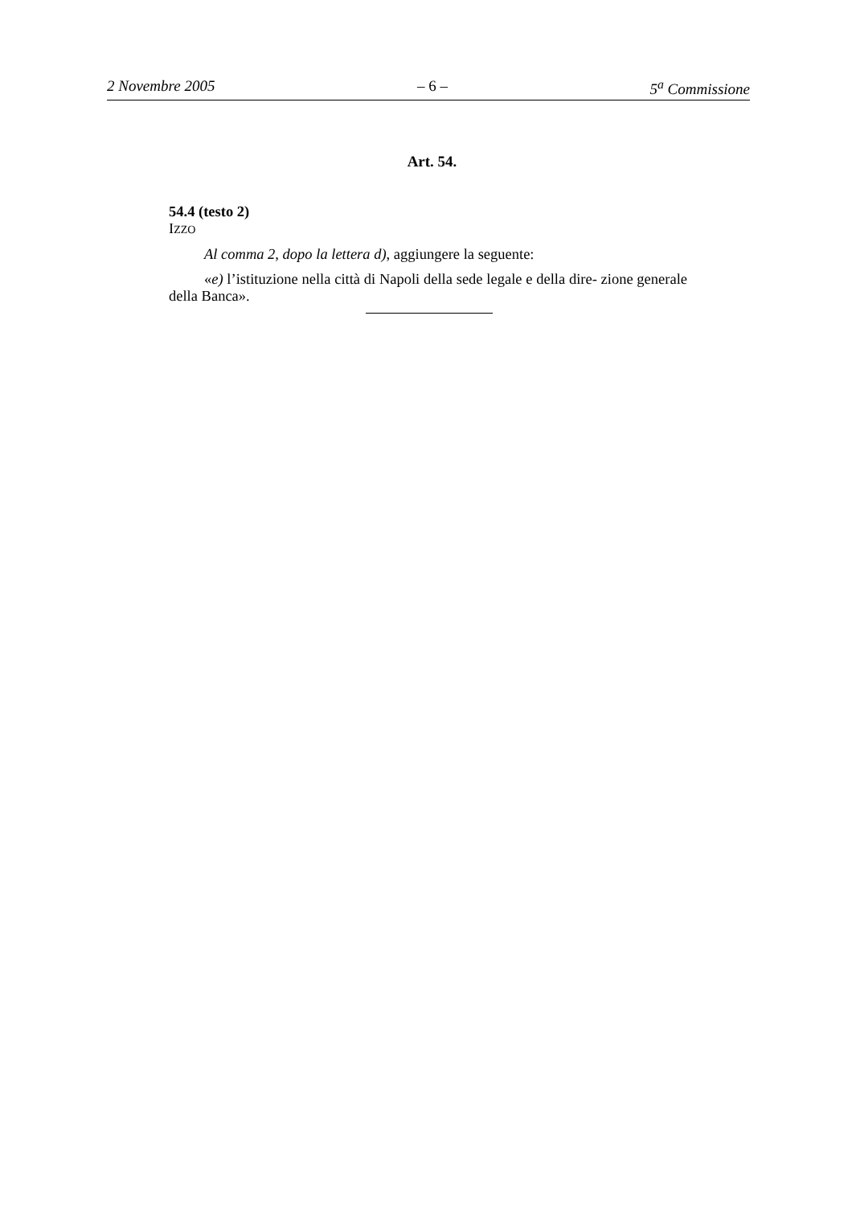2 Novembre 2005 – 6 – 5<sup>a</sup> Commissione
Art. 54.
54.4 (testo 2)
IZZO
Al comma 2, dopo la lettera d), aggiungere la seguente:
«e) l’istituzione nella città di Napoli della sede legale e della dire- zione generale della Banca».